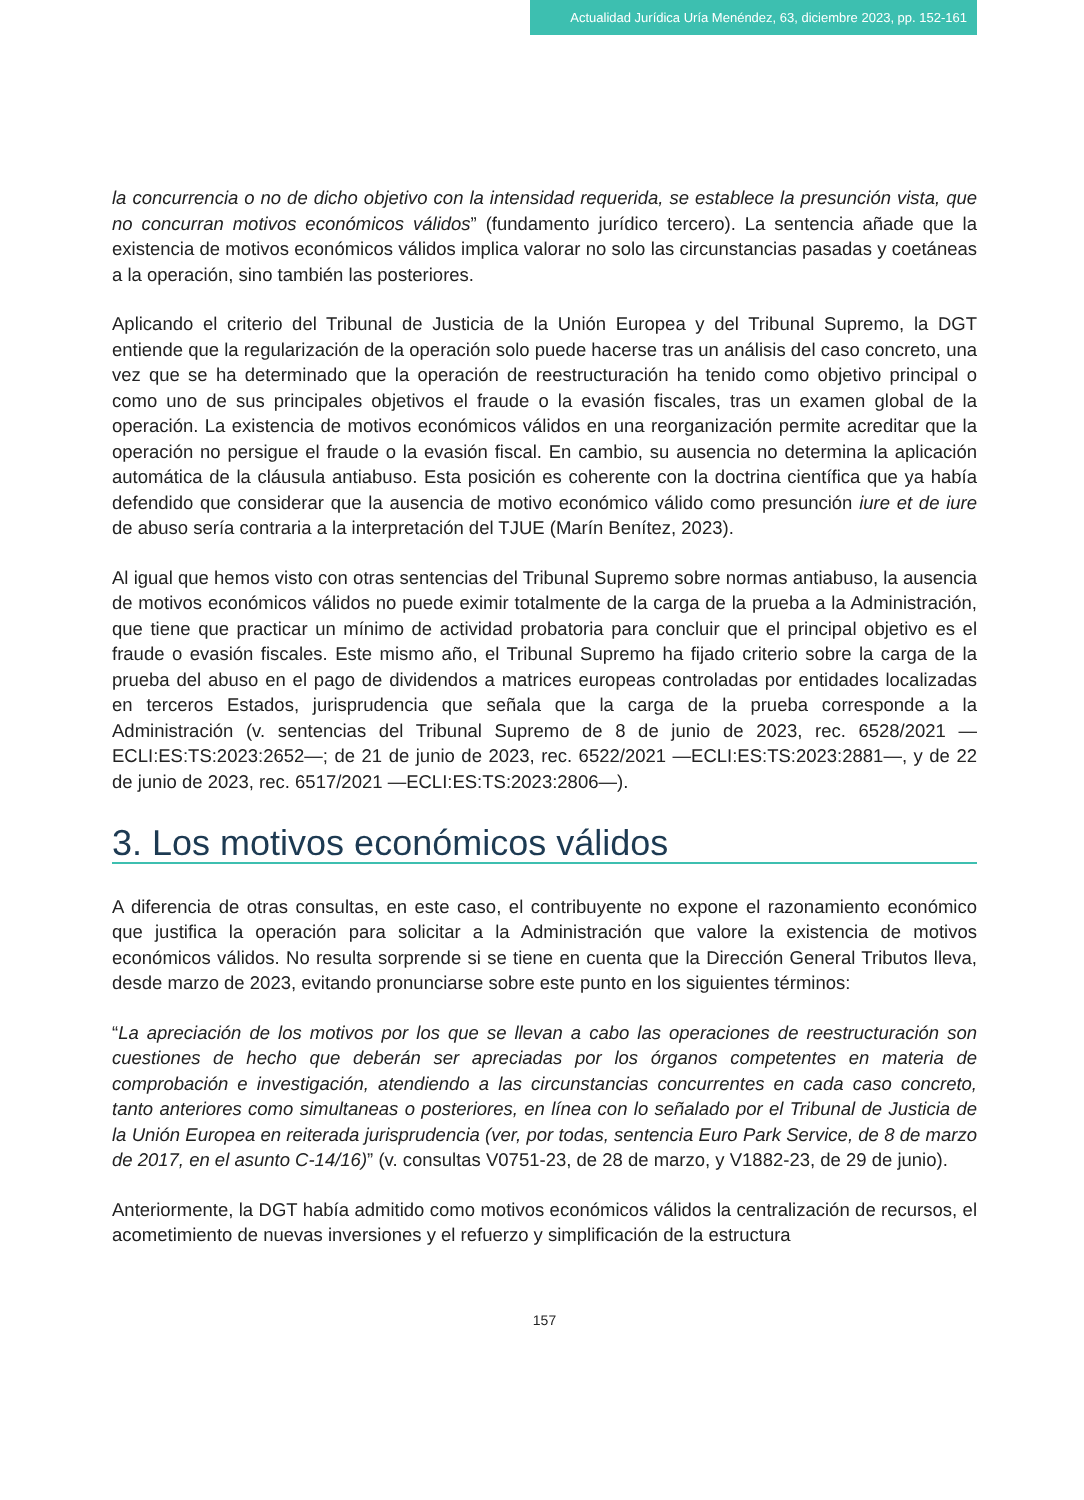Actualidad Jurídica Uría Menéndez, 63, diciembre 2023, pp. 152-161
la concurrencia o no de dicho objetivo con la intensidad requerida, se establece la presunción vista, que no concurran motivos económicos válidos” (fundamento jurídico tercero). La sentencia añade que la existencia de motivos económicos válidos implica valorar no solo las circunstancias pasadas y coetáneas a la operación, sino también las posteriores.
Aplicando el criterio del Tribunal de Justicia de la Unión Europea y del Tribunal Supremo, la DGT entiende que la regularización de la operación solo puede hacerse tras un análisis del caso concreto, una vez que se ha determinado que la operación de reestructuración ha tenido como objetivo principal o como uno de sus principales objetivos el fraude o la evasión fiscales, tras un examen global de la operación. La existencia de motivos económicos válidos en una reorganización permite acreditar que la operación no persigue el fraude o la evasión fiscal. En cambio, su ausencia no determina la aplicación automática de la cláusula antiabuso. Esta posición es coherente con la doctrina científica que ya había defendido que considerar que la ausencia de motivo económico válido como presunción iure et de iure de abuso sería contraria a la interpretación del TJUE (Marín Benítez, 2023).
Al igual que hemos visto con otras sentencias del Tribunal Supremo sobre normas antiabuso, la ausencia de motivos económicos válidos no puede eximir totalmente de la carga de la prueba a la Administración, que tiene que practicar un mínimo de actividad probatoria para concluir que el principal objetivo es el fraude o evasión fiscales. Este mismo año, el Tribunal Supremo ha fijado criterio sobre la carga de la prueba del abuso en el pago de dividendos a matrices europeas controladas por entidades localizadas en terceros Estados, jurisprudencia que señala que la carga de la prueba corresponde a la Administración (v. sentencias del Tribunal Supremo de 8 de junio de 2023, rec. 6528/2021 —ECLI:ES:TS:2023:2652—; de 21 de junio de 2023, rec. 6522/2021 —ECLI:ES:TS:2023:2881—, y de 22 de junio de 2023, rec. 6517/2021 —ECLI:ES:TS:2023:2806—).
3. Los motivos económicos válidos
A diferencia de otras consultas, en este caso, el contribuyente no expone el razonamiento económico que justifica la operación para solicitar a la Administración que valore la existencia de motivos económicos válidos. No resulta sorprende si se tiene en cuenta que la Dirección General Tributos lleva, desde marzo de 2023, evitando pronunciarse sobre este punto en los siguientes términos:
“La apreciación de los motivos por los que se llevan a cabo las operaciones de reestructuración son cuestiones de hecho que deberán ser apreciadas por los órganos competentes en materia de comprobación e investigación, atendiendo a las circunstancias concurrentes en cada caso concreto, tanto anteriores como simultaneas o posteriores, en línea con lo señalado por el Tribunal de Justicia de la Unión Europea en reiterada jurisprudencia (ver, por todas, sentencia Euro Park Service, de 8 de marzo de 2017, en el asunto C-14/16)” (v. consultas V0751-23, de 28 de marzo, y V1882-23, de 29 de junio).
Anteriormente, la DGT había admitido como motivos económicos válidos la centralización de recursos, el acometimiento de nuevas inversiones y el refuerzo y simplificación de la estructura
157